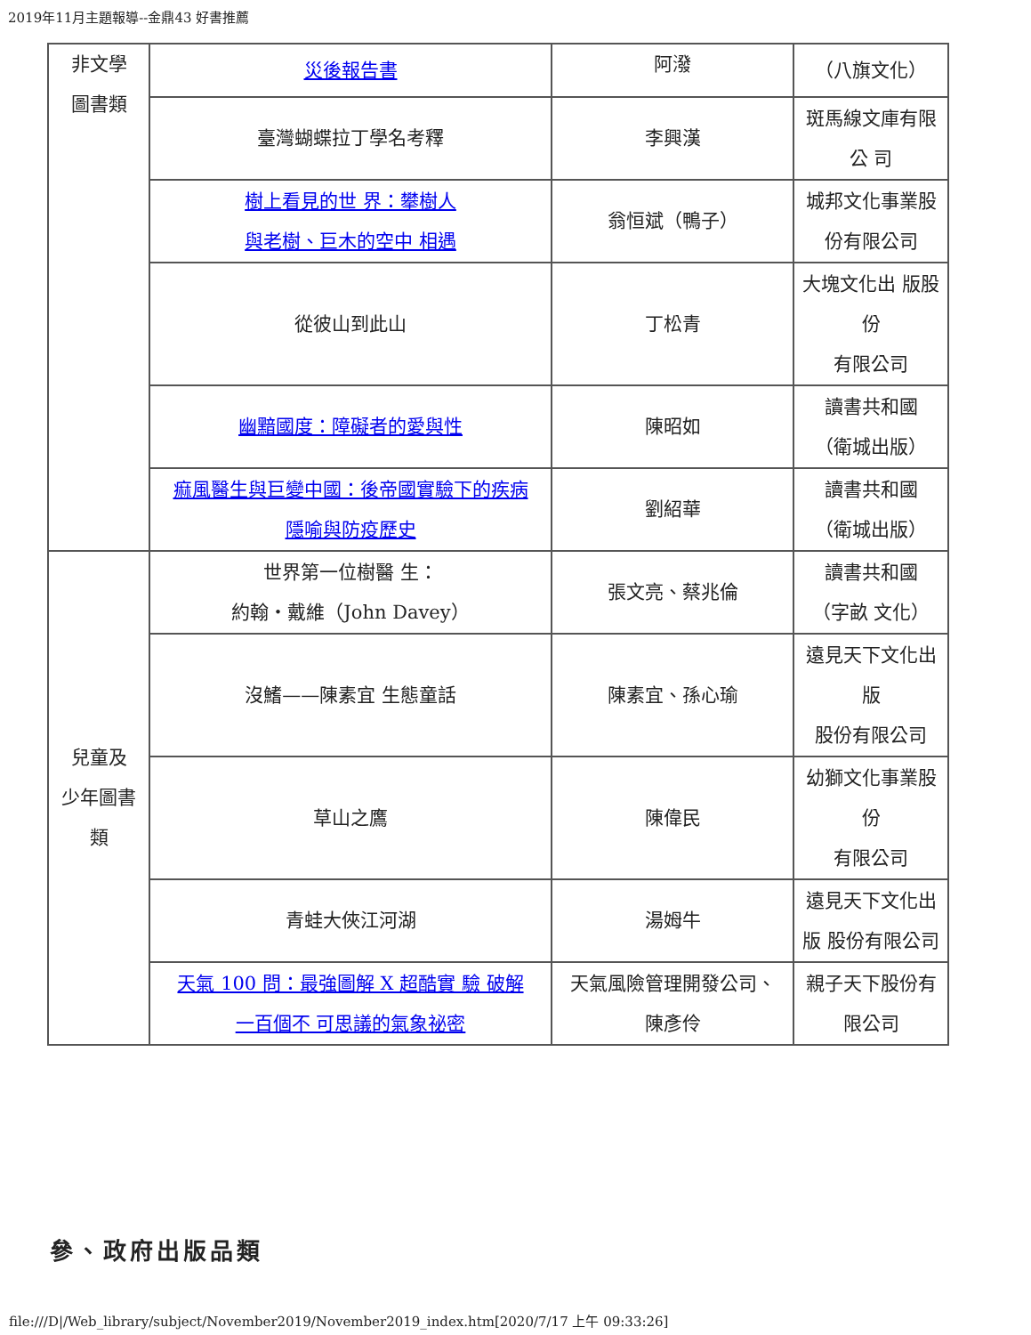2019年11月主題報導--金鼎43 好書推薦
| 非文學 圖書類 | 災後報告書 | 阿潑 | （八旗文化） |
| | 臺灣蝴蝶拉丁學名考釋 | 李興漢 | 斑馬線文庫有限 公 司 |
| | 樹上看見的世 界：攀樹人 與老樹、巨木的空中 相遇 | 翁恒斌（鴨子） | 城邦文化事業股 份有限公司 |
| | 從彼山到此山 | 丁松青 | 大塊文化出 版股 份 有限公司 |
| | 幽黯國度：障礙者的愛與性 | 陳昭如 | 讀書共和國 （衛城出版） |
| | 痲風醫生與巨變中國：後帝國實驗下的疾病 隱喻與防疫歷史 | 劉紹華 | 讀書共和國 （衛城出版） |
| 兒童及 少年圖書 類 | 世界第一位樹醫 生： 約翰・戴維（John Davey） | 張文亮、蔡兆倫 | 讀書共和國 （字畝 文化） |
| | 沒鰭——陳素宜 生態童話 | 陳素宜、孫心瑜 | 遠見天下文化出 版 股份有限公司 |
| | 草山之鷹 | 陳偉民 | 幼獅文化事業股 份 有限公司 |
| | 青蛙大俠江河湖 | 湯姆牛 | 遠見天下文化出 版 股份有限公司 |
| | 天氣 100 問：最強圖解 X 超酷實 驗 破解 一百個不 可思議的氣象祕密 | 天氣風險管理開發公司、 陳彥伶 | 親子天下股份有 限公司 |
參、政府出版品類
file:///D|/Web_library/subject/November2019/November2019_index.htm[2020/7/17 上午 09:33:26]